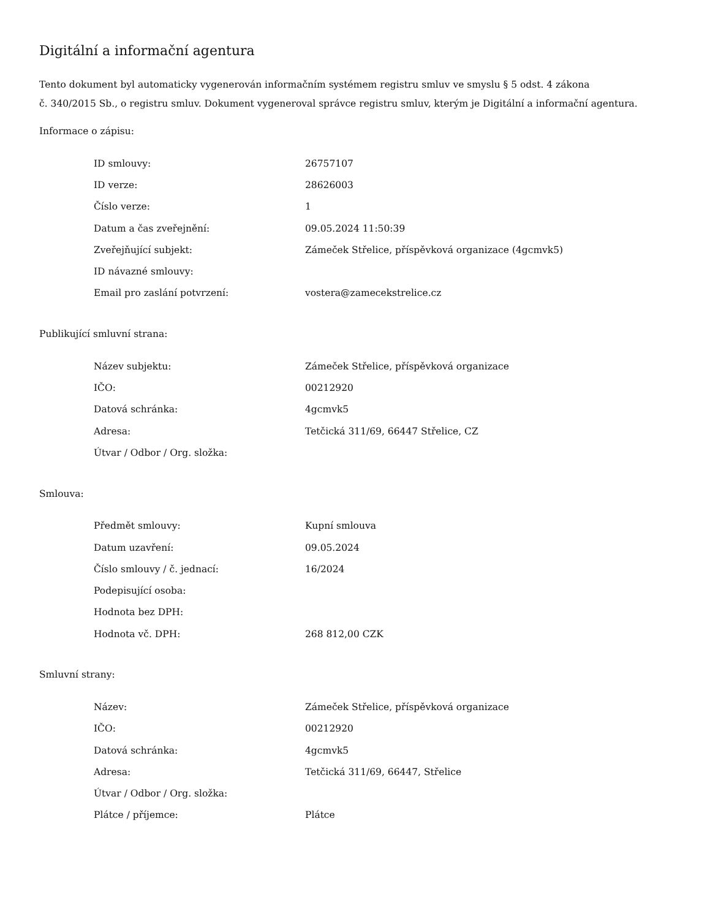Digitální a informační agentura
Tento dokument byl automaticky vygenerován informačním systémem registru smluv ve smyslu § 5 odst. 4 zákona
č. 340/2015 Sb., o registru smluv. Dokument vygeneroval správce registru smluv, kterým je Digitální a informační agentura.
Informace o zápisu:
| ID smlouvy: | 26757107 |
| ID verze: | 28626003 |
| Číslo verze: | 1 |
| Datum a čas zveřejnění: | 09.05.2024 11:50:39 |
| Zveřejňující subjekt: | Zámeček Střelice, příspěvková organizace (4gcmvk5) |
| ID návazné smlouvy: | |
| Email pro zaslání potvrzení: | vostera@zamecekstrelice.cz |
Publikující smluvní strana:
| Název subjektu: | Zámeček Střelice, příspěvková organizace |
| IČO: | 00212920 |
| Datová schránka: | 4gcmvk5 |
| Adresa: | Tetčická 311/69, 66447 Střelice, CZ |
| Útvar / Odbor / Org. složka: | |
Smlouva:
| Předmět smlouvy: | Kupní smlouva |
| Datum uzavření: | 09.05.2024 |
| Číslo smlouvy / č. jednací: | 16/2024 |
| Podepisující osoba: | |
| Hodnota bez DPH: | |
| Hodnota vč. DPH: | 268 812,00 CZK |
Smluvní strany:
| Název: | Zámeček Střelice, příspěvková organizace |
| IČO: | 00212920 |
| Datová schránka: | 4gcmvk5 |
| Adresa: | Tetčická 311/69, 66447, Střelice |
| Útvar / Odbor / Org. složka: | |
| Plátce / příjemce: | Plátce |